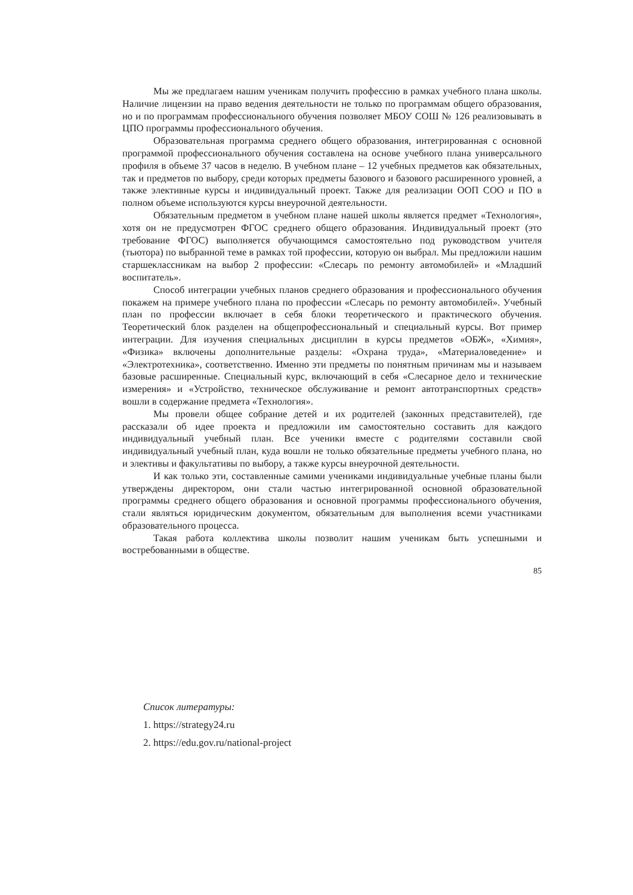Мы же предлагаем нашим ученикам получить профессию в рамках учебного плана школы. Наличие лицензии на право ведения деятельности не только по программам общего образования, но и по программам профессионального обучения позволяет МБОУ СОШ № 126 реализовывать в ЦПО программы профессионального обучения.
Образовательная программа среднего общего образования, интегрированная с основной программой профессионального обучения составлена на основе учебного плана универсального профиля в объеме 37 часов в неделю. В учебном плане – 12 учебных предметов как обязательных, так и предметов по выбору, среди которых предметы базового и базового расширенного уровней, а также элективные курсы и индивидуальный проект. Также для реализации ООП СОО и ПО в полном объеме используются курсы внеурочной деятельности.
Обязательным предметом в учебном плане нашей школы является предмет «Технология», хотя он не предусмотрен ФГОС среднего общего образования. Индивидуальный проект (это требование ФГОС) выполняется обучающимся самостоятельно под руководством учителя (тьютора) по выбранной теме в рамках той профессии, которую он выбрал. Мы предложили нашим старшеклассникам на выбор 2 профессии: «Слесарь по ремонту автомобилей» и «Младший воспитатель».
Способ интеграции учебных планов среднего образования и профессионального обучения покажем на примере учебного плана по профессии «Слесарь по ремонту автомобилей». Учебный план по профессии включает в себя блоки теоретического и практического обучения. Теоретический блок разделен на общепрофессиональный и специальный курсы. Вот пример интеграции. Для изучения специальных дисциплин в курсы предметов «ОБЖ», «Химия», «Физика» включены дополнительные разделы: «Охрана труда», «Материаловедение» и «Электротехника», соответственно. Именно эти предметы по понятным причинам мы и называем базовые расширенные. Специальный курс, включающий в себя «Слесарное дело и технические измерения» и «Устройство, техническое обслуживание и ремонт автотранспортных средств» вошли в содержание предмета «Технология».
Мы провели общее собрание детей и их родителей (законных представителей), где рассказали об идее проекта и предложили им самостоятельно составить для каждого индивидуальный учебный план. Все ученики вместе с родителями составили свой индивидуальный учебный план, куда вошли не только обязательные предметы учебного плана, но и элективы и факультативы по выбору, а также курсы внеурочной деятельности.
И как только эти, составленные самими учениками индивидуальные учебные планы были утверждены директором, они стали частью интегрированной основной образовательной программы среднего общего образования и основной программы профессионального обучения, стали являться юридическим документом, обязательным для выполнения всеми участниками образовательного процесса.
Такая работа коллектива школы позволит нашим ученикам быть успешными и востребованными в обществе.
85
Список литературы:
1. https://strategy24.ru
2. https://edu.gov.ru/national-project